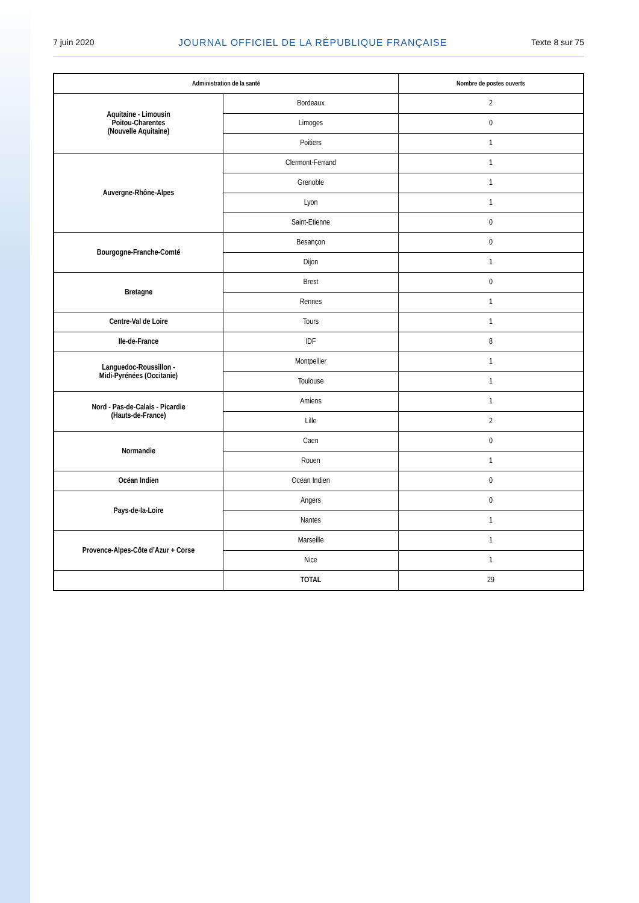7 juin 2020 JOURNAL OFFICIEL DE LA RÉPUBLIQUE FRANÇAISE Texte 8 sur 75
| Administration de la santé | | Nombre de postes ouverts |
| --- | --- | --- |
| Aquitaine - Limousin Poitou-Charentes (Nouvelle Aquitaine) | Bordeaux | 2 |
| | Limoges | 0 |
| | Poitiers | 1 |
| Auvergne-Rhône-Alpes | Clermont-Ferrand | 1 |
| | Grenoble | 1 |
| | Lyon | 1 |
| | Saint-Etienne | 0 |
| Bourgogne-Franche-Comté | Besançon | 0 |
| | Dijon | 1 |
| Bretagne | Brest | 0 |
| | Rennes | 1 |
| Centre-Val de Loire | Tours | 1 |
| Ile-de-France | IDF | 8 |
| Languedoc-Roussillon - Midi-Pyrénées (Occitanie) | Montpellier | 1 |
| | Toulouse | 1 |
| Nord - Pas-de-Calais - Picardie (Hauts-de-France) | Amiens | 1 |
| | Lille | 2 |
| Normandie | Caen | 0 |
| | Rouen | 1 |
| Océan Indien | Océan Indien | 0 |
| Pays-de-la-Loire | Angers | 0 |
| | Nantes | 1 |
| Provence-Alpes-Côte d’Azur + Corse | Marseille | 1 |
| | Nice | 1 |
| | TOTAL | 29 |